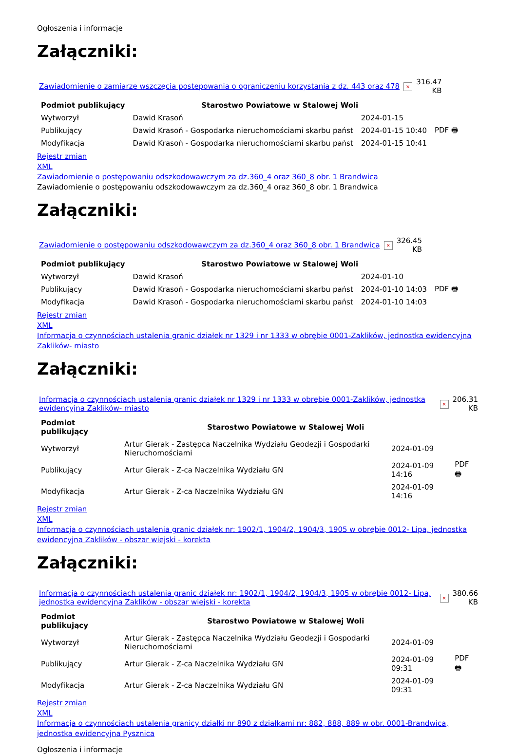Ogłoszenia i informacje
Załączniki:
| Zawiadomienie o zamiarze wszczęcia postepowania o ograniczeniu korzystania z dz. 443 oraz 478 | × | 316.47 KB |
| Podmiot publikujący | Starostwo Powiatowe w Stalowej Woli | | |
| Wytworzył | Dawid Krasoń | 2024-01-15 | PDF 🖶 |
| Publikujący | Dawid Krasoń - Gospodarka nieruchomościami skarbu państ | 2024-01-15 10:40 | |
| Modyfikacja | Dawid Krasoń - Gospodarka nieruchomościami skarbu państ | 2024-01-15 10:41 | |
Rejestr zmian
XML
Zawiadomienie o postępowaniu odszkodowawczym za dz.360_4 oraz 360_8 obr. 1 Brandwica
Zawiadomienie o postępowaniu odszkodowawczym za dz.360_4 oraz 360_8 obr. 1 Brandwica
Załączniki:
| Zawiadomienie o postępowaniu odszkodowawczym za dz.360_4 oraz 360_8 obr. 1 Brandwica | × | 326.45 KB |
| Podmiot publikujący | Starostwo Powiatowe w Stalowej Woli | | |
| Wytworzył | Dawid Krasoń | 2024-01-10 | PDF 🖶 |
| Publikujący | Dawid Krasoń - Gospodarka nieruchomościami skarbu państ | 2024-01-10 14:03 | |
| Modyfikacja | Dawid Krasoń - Gospodarka nieruchomościami skarbu państ | 2024-01-10 14:03 | |
Rejestr zmian
XML
Informacja o czynnościach ustalenia granic działek nr 1329 i nr 1333 w obrębie 0001-Zaklików, jednostka ewidencyjna Zaklików- miasto
Załączniki:
| Informacja o czynnościach ustalenia granic działek nr 1329 i nr 1333 w obrębie 0001-Zaklików, jednostka ewidencyjna Zaklików- miasto | × | 206.31 KB |
| Podmiot publikujący | Starostwo Powiatowe w Stalowej Woli | | |
| Wytworzył | Artur Gierak - Zastępca Naczelnika Wydziału Geodezji i Gospodarki Nieruchomościami | 2024-01-09 | PDF 🖶 |
| Publikujący | Artur Gierak - Z-ca Naczelnika Wydziału GN | 2024-01-09 14:16 | |
| Modyfikacja | Artur Gierak - Z-ca Naczelnika Wydziału GN | 2024-01-09 14:16 | |
Rejestr zmian
XML
Informacja o czynnościach ustalenia granic działek nr: 1902/1, 1904/2, 1904/3, 1905 w obrębie 0012- Lipa, jednostka ewidencyjna Zaklików - obszar wiejski - korekta
Załączniki:
| Informacja o czynnościach ustalenia granic działek nr: 1902/1, 1904/2, 1904/3, 1905 w obrębie 0012- Lipa, jednostka ewidencyjna Zaklików - obszar wiejski - korekta | × | 380.66 KB |
| Podmiot publikujący | Starostwo Powiatowe w Stalowej Woli | | |
| Wytworzył | Artur Gierak - Zastępca Naczelnika Wydziału Geodezji i Gospodarki Nieruchomościami | 2024-01-09 | PDF 🖶 |
| Publikujący | Artur Gierak - Z-ca Naczelnika Wydziału GN | 2024-01-09 09:31 | |
| Modyfikacja | Artur Gierak - Z-ca Naczelnika Wydziału GN | 2024-01-09 09:31 | |
Rejestr zmian
XML
Informacja o czynnościach ustalenia granicy działki nr 890 z działkami nr: 882, 888, 889 w obr. 0001-Brandwica, jednostka ewidencyjna Pysznica
Ogłoszenia i informacje